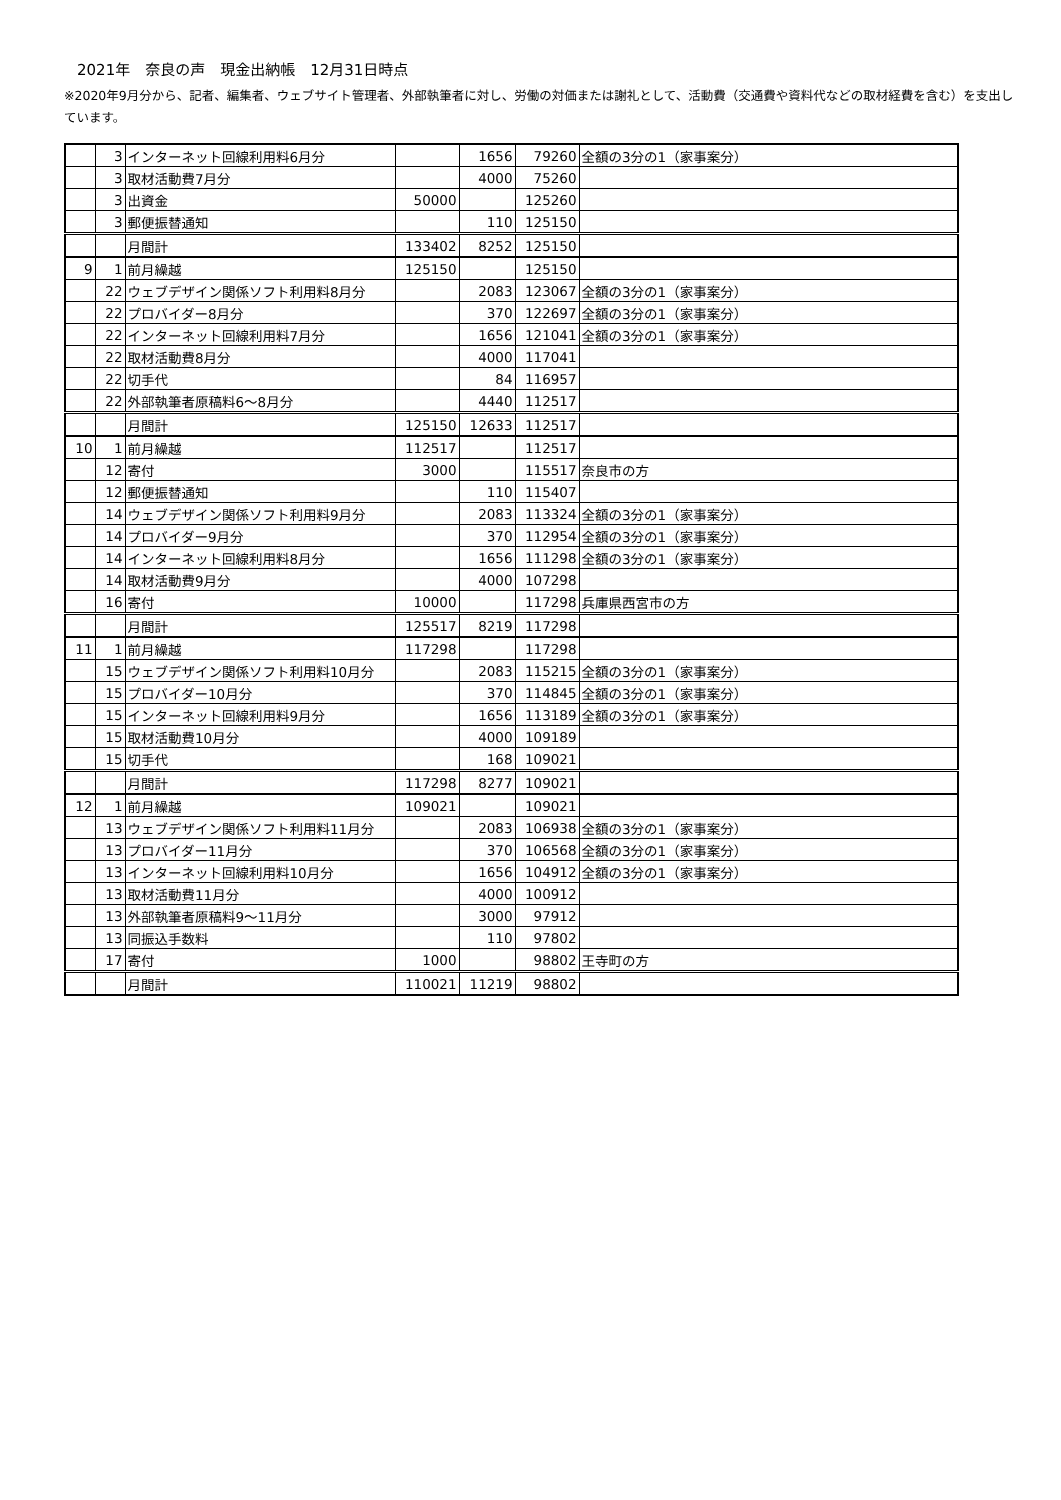2021年　奈良の声　現金出納帳　12月31日時点
※2020年9月分から、記者、編集者、ウェブサイト管理者、外部執筆者に対し、労働の対価または謝礼として、活動費（交通費や資料代などの取材経費を含む）を支出しています。
| | 3 | インターネット回線利用料6月分 | | 1656 | 79260 | 全額の3分の1（家事案分） |
| | 3 | 取材活動費7月分 | | 4000 | 75260 | |
| | 3 | 出資金 | 50000 | | 125260 | |
| | 3 | 郵便振替通知 | | 110 | 125150 | |
| | | 月間計 | 133402 | 8252 | 125150 | |
| 9 | 1 | 前月繰越 | 125150 | | 125150 | |
| | 22 | ウェブデザイン関係ソフト利用料8月分 | | 2083 | 123067 | 全額の3分の1（家事案分） |
| | 22 | プロバイダー8月分 | | 370 | 122697 | 全額の3分の1（家事案分） |
| | 22 | インターネット回線利用料7月分 | | 1656 | 121041 | 全額の3分の1（家事案分） |
| | 22 | 取材活動費8月分 | | 4000 | 117041 | |
| | 22 | 切手代 | | 84 | 116957 | |
| | 22 | 外部執筆者原稿料6～8月分 | | 4440 | 112517 | |
| | | 月間計 | 125150 | 12633 | 112517 | |
| 10 | 1 | 前月繰越 | 112517 | | 112517 | |
| | 12 | 寄付 | 3000 | | 115517 | 奈良市の方 |
| | 12 | 郵便振替通知 | | 110 | 115407 | |
| | 14 | ウェブデザイン関係ソフト利用料9月分 | | 2083 | 113324 | 全額の3分の1（家事案分） |
| | 14 | プロバイダー9月分 | | 370 | 112954 | 全額の3分の1（家事案分） |
| | 14 | インターネット回線利用料8月分 | | 1656 | 111298 | 全額の3分の1（家事案分） |
| | 14 | 取材活動費9月分 | | 4000 | 107298 | |
| | 16 | 寄付 | 10000 | | 117298 | 兵庫県西宮市の方 |
| | | 月間計 | 125517 | 8219 | 117298 | |
| 11 | 1 | 前月繰越 | 117298 | | 117298 | |
| | 15 | ウェブデザイン関係ソフト利用料10月分 | | 2083 | 115215 | 全額の3分の1（家事案分） |
| | 15 | プロバイダー10月分 | | 370 | 114845 | 全額の3分の1（家事案分） |
| | 15 | インターネット回線利用料9月分 | | 1656 | 113189 | 全額の3分の1（家事案分） |
| | 15 | 取材活動費10月分 | | 4000 | 109189 | |
| | 15 | 切手代 | | 168 | 109021 | |
| | | 月間計 | 117298 | 8277 | 109021 | |
| 12 | 1 | 前月繰越 | 109021 | | 109021 | |
| | 13 | ウェブデザイン関係ソフト利用料11月分 | | 2083 | 106938 | 全額の3分の1（家事案分） |
| | 13 | プロバイダー11月分 | | 370 | 106568 | 全額の3分の1（家事案分） |
| | 13 | インターネット回線利用料10月分 | | 1656 | 104912 | 全額の3分の1（家事案分） |
| | 13 | 取材活動費11月分 | | 4000 | 100912 | |
| | 13 | 外部執筆者原稿料9～11月分 | | 3000 | 97912 | |
| | 13 | 同振込手数料 | | 110 | 97802 | |
| | 17 | 寄付 | 1000 | | 98802 | 王寺町の方 |
| | | 月間計 | 110021 | 11219 | 98802 | |